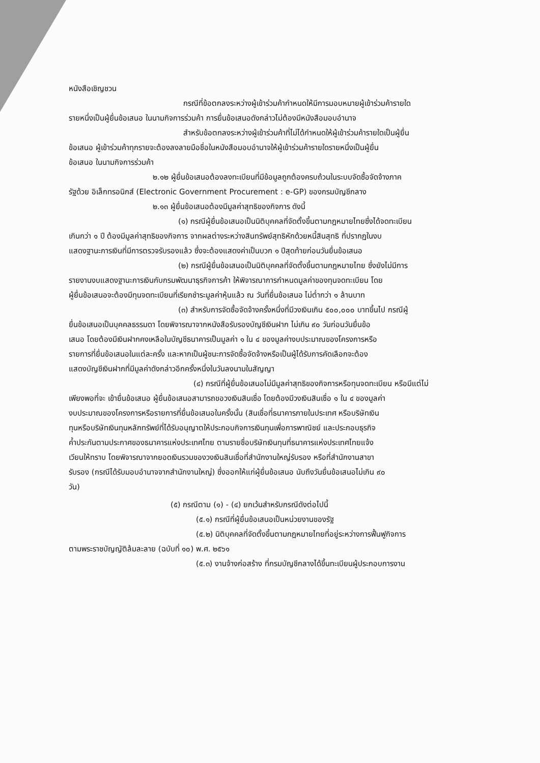หนังสือเชิญชวน
กรณีที่ข้อตกลงระหว่างผู้เข้าร่วมค้ากำหนดให้มีการมอบหมายผู้เข้าร่วมค้ารายใด
รายหนึ่งเป็นผู้ยื่นข้อเสนอ ในนามกิจการร่วมค้า การยื่นข้อเสนอดังกล่าวไม่ต้องมีหนังสือมอบอำนาจ
สำหรับข้อตกลงระหว่างผู้เข้าร่วมค้าที่ไม่ได้กำหนดให้ผู้เข้าร่วมค้ารายใดเป็นผู้ยื่น
ข้อเสนอ ผู้เข้าร่วมค้าทุกรายจะต้องลงลายมือชื่อในหนังสือมอบอำนาจให้ผู้เข้าร่วมค้ารายใดรายหนึ่งเป็นผู้ยื่น
ข้อเสนอ ในนามกิจการร่วมค้า
๒.๑๒ ผู้ยื่นข้อเสนอต้องลงทะเบียนที่มีข้อมูลถูกต้องครบถ้วนในระบบจัดซื้อจัดจ้างภาค
รัฐด้วย อิเล็กทรอนิกส์ (Electronic Government Procurement : e-GP) ของกรมบัญชีกลาง
๒.๑๓ ผู้ยื่นข้อเสนอต้องมีมูลค่าสุทธิของกิจการ ดังนี้
(๑) กรณีผู้ยื่นข้อเสนอเป็นนิติบุคคลที่จัดตั้งขึ้นตามกฎหมายไทยซึ่งได้จดทะเบียน
เกินกว่า ๑ ปี ต้องมีมูลค่าสุทธิของกิจการ จากผลต่างระหว่างสินทรัพย์สุทธิหักด้วยหนี้สินสุทธิ ที่ปรากฏในงบ
แสดงฐานะการเงินที่มีการตรวจรับรองแล้ว ซึ่งจะต้องแสดงค่าเป็นบวก ๑ ปีสุดท้ายก่อนวันยื่นข้อเสนอ
(๒) กรณีผู้ยื่นข้อเสนอเป็นนิติบุคคลที่จัดตั้งขึ้นตามกฎหมายไทย ซึ่งยังไม่มีการ
รายงานงบแสดงฐานะการเงินกับกรมพัฒนาธุรกิจการค้า ให้พิจารณาการกำหนดมูลค่าของทุนจดทะเบียน โดย
ผู้ยื่นข้อเสนอจะต้องมีทุนจดทะเบียนที่เรียกชำระมูลค่าหุ้นแล้ว ณ วันที่ยื่นข้อเสนอ ไม่ต่ำกว่า ๑ ล้านบาท
(๓) สำหรับการจัดซื้อจัดจ้างครั้งหนึ่งที่มีวงเงินเกิน ๕๐๐,๐๐๐ บาทขึ้นไป กรณีผู้
ยื่นข้อเสนอเป็นบุคคลธรรมดา โดยพิจารณาจากหนังสือรับรองบัญชีเงินฝาก ไม่เกิน ๙๐ วันก่อนวันยื่นข้อ
เสนอ โดยต้องมีเงินฝากคงเหลือในบัญชีธนาคารเป็นมูลค่า ๑ ใน ๔ ของมูลค่างบประมาณของโครงการหรือ
รายการที่ยื่นข้อเสนอในแต่ละครั้ง และหากเป็นผู้ชนะการจัดซื้อจัดจ้างหรือเป็นผู้ได้รับการคัดเลือกจะต้อง
แสดงบัญชีเงินฝากที่มีมูลค่าดังกล่าวอีกครั้งหนึ่งในวันลงนามในสัญญา
(๔) กรณีที่ผู้ยื่นข้อเสนอไม่มีมูลค่าสุทธิของกิจการหรือทุนจดทะเบียน หรือมีแต่ไม่
เพียงพอที่จะ เข้ายื่นข้อเสนอ ผู้ยื่นข้อเสนอสามารถขอวงเงินสินเชื่อ โดยต้องมีวงเงินสินเชื่อ ๑ ใน ๔ ของมูลค่า
งบประมาณของโครงการหรือรายการที่ยื่นข้อเสนอในครั้งนั้น (สินเชื่อที่ธนาคารภายในประเทศ หรือบริษัทเงิน
ทุนหรือบริษัทเงินทุนหลักทรัพย์ที่ได้รับอนุญาตให้ประกอบกิจการเงินทุนเพื่อการพาณิชย์ และประกอบธุรกิจ
ค้ำประกันตามประกาศของธนาคารแห่งประเทศไทย ตามรายชื่อบริษัทเงินทุนที่ธนาคารแห่งประเทศไทยแจ้ง
เวียนให้ทราบ โดยพิจารณาจากยอดเงินรวมของวงเงินสินเชื่อที่สำนักงานใหญ่รับรอง หรือที่สำนักงานสาขา
รับรอง (กรณีได้รับมอบอำนาจจากสำนักงานใหญ่) ซึ่งออกให้แก่ผู้ยื่นข้อเสนอ นับถึงวันยื่นข้อเสนอไม่เกิน ๙๐
วัน)
(๕) กรณีตาม (๑) - (๔) ยกเว้นสำหรับกรณีดังต่อไปนี้
(๕.๑) กรณีที่ผู้ยื่นข้อเสนอเป็นหน่วยงานของรัฐ
(๕.๒) นิติบุคคลที่จัดตั้งขึ้นตามกฎหมายไทยที่อยู่ระหว่างการฟื้นฟูกิจการ
ตามพระราชบัญญัติล้มละลาย (ฉบับที่ ๑๐) พ.ศ. ๒๕๖๑
(๕.๓) งานจ้างก่อสร้าง ที่กรมบัญชีกลางได้ขึ้นทะเบียนผู้ประกอบการงาน